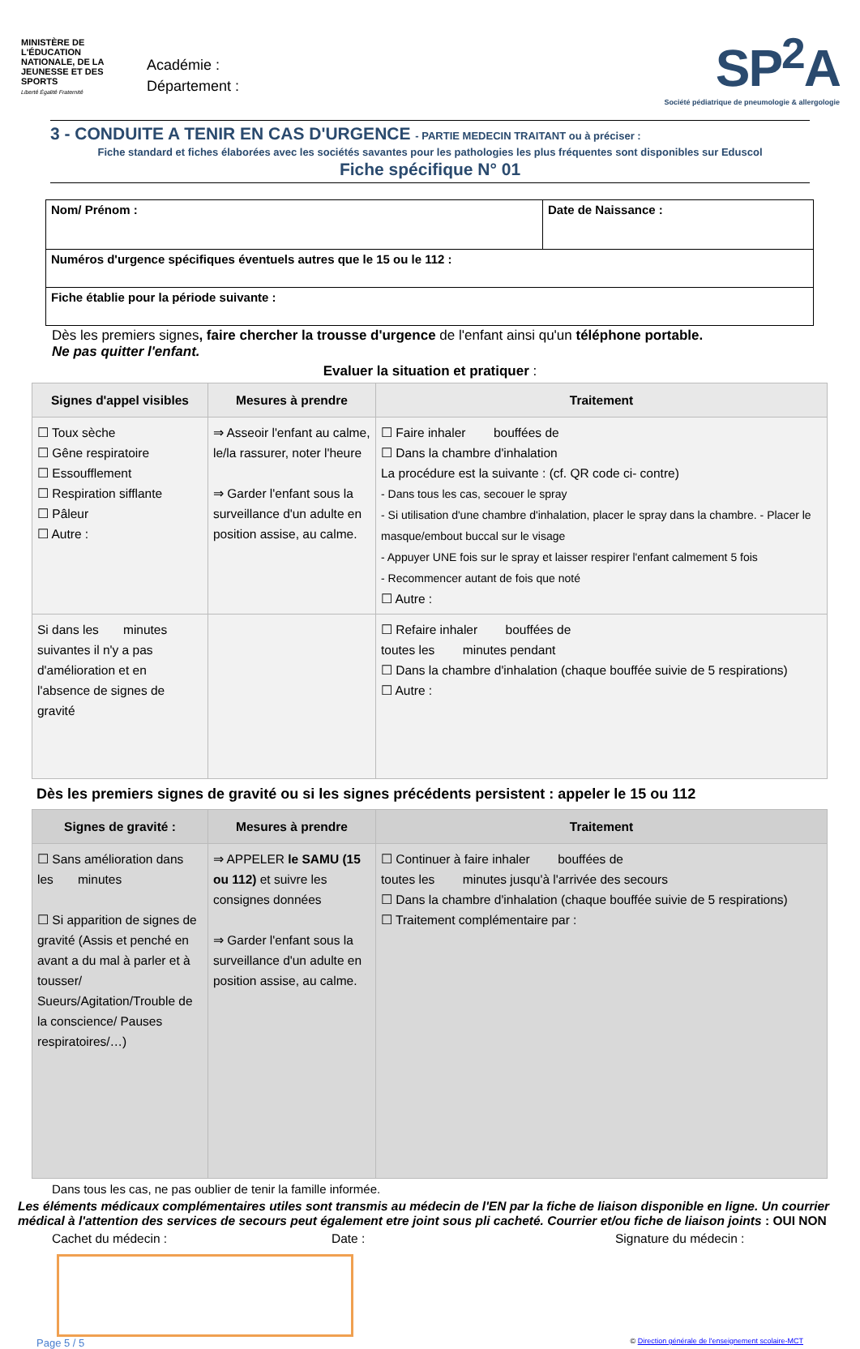MINISTÈRE DE L'ÉDUCATION NATIONALE, DE LA JEUNESSE ET DES SPORTS
Liberté Égalité Fraternité
Académie :
Département :
SP<sup>2</sup>A
Société pédiatrique de pneumologie & allergologie
3 - CONDUITE A TENIR EN CAS D'URGENCE - PARTIE MEDECIN TRAITANT ou à préciser :
Fiche standard et fiches élaborées avec les sociétés savantes pour les pathologies les plus fréquentes sont disponibles sur Eduscol
Fiche spécifique N° 01
| Nom/ Prénom : | Date de Naissance : |
| Numéros d'urgence spécifiques éventuels autres que le 15 ou le 112 : | |
| Fiche établie pour la période suivante : | |
Dès les premiers signes, faire chercher la trousse d'urgence de l'enfant ainsi qu'un téléphone portable.
Ne pas quitter l'enfant.
Evaluer la situation et pratiquer :
| Signes d'appel visibles | Mesures à prendre | Traitement |
| --- | --- | --- |
| ☐ Toux sèche ☐ Gêne respiratoire ☐ Essoufflement ☐ Respiration sifflante ☐ Pâleur ☐ Autre : | ⇒ Asseoir l'enfant au calme, le/la rassurer, noter l'heure ⇒ Garder l'enfant sous la surveillance d'un adulte en position assise, au calme. | ☐ Faire inhaler bouffées de ☐ Dans la chambre d'inhalation La procédure est la suivante : (cf. QR code ci- contre) - Dans tous les cas, secouer le spray - Si utilisation d'une chambre d'inhalation, placer le spray dans la chambre. - Placer le masque/embout buccal sur le visage - Appuyer UNE fois sur le spray et laisser respirer l'enfant calmement 5 fois - Recommencer autant de fois que noté ☐ Autre : |
| Si dans les minutes suivantes il n'y a pas d'amélioration et en l'absence de signes de gravité | | ☐ Refaire inhaler bouffées de toutes les minutes pendant ☐ Dans la chambre d'inhalation (chaque bouffée suivie de 5 respirations) ☐ Autre : |
Dès les premiers signes de gravité ou si les signes précédents persistent : appeler le 15 ou 112
| Signes de gravité : | Mesures à prendre | Traitement |
| --- | --- | --- |
| ☐ Sans amélioration dans les minutes ☐ Si apparition de signes de gravité (Assis et penché en avant a du mal à parler et à tousser/ Sueurs/Agitation/Trouble de la conscience/ Pauses respiratoires/…) | ⇒ APPELER le SAMU (15 ou 112) et suivre les consignes données ⇒ Garder l'enfant sous la surveillance d'un adulte en position assise, au calme. | ☐ Continuer à faire inhaler bouffées de toutes les minutes jusqu'à l'arrivée des secours ☐ Dans la chambre d'inhalation (chaque bouffée suivie de 5 respirations) ☐ Traitement complémentaire par : |
Dans tous les cas, ne pas oublier de tenir la famille informée.
Les éléments médicaux complémentaires utiles sont transmis au médecin de l'EN par la fiche de liaison disponible en ligne. Un courrier médical à l'attention des services de secours peut également etre joint sous pli cacheté. Courrier et/ou fiche de liaison joints : OUI NON
Cachet du médecin : Date : Signature du médecin :
Page 5 / 5 © Direction générale de l'enseignement scolaire-MCT